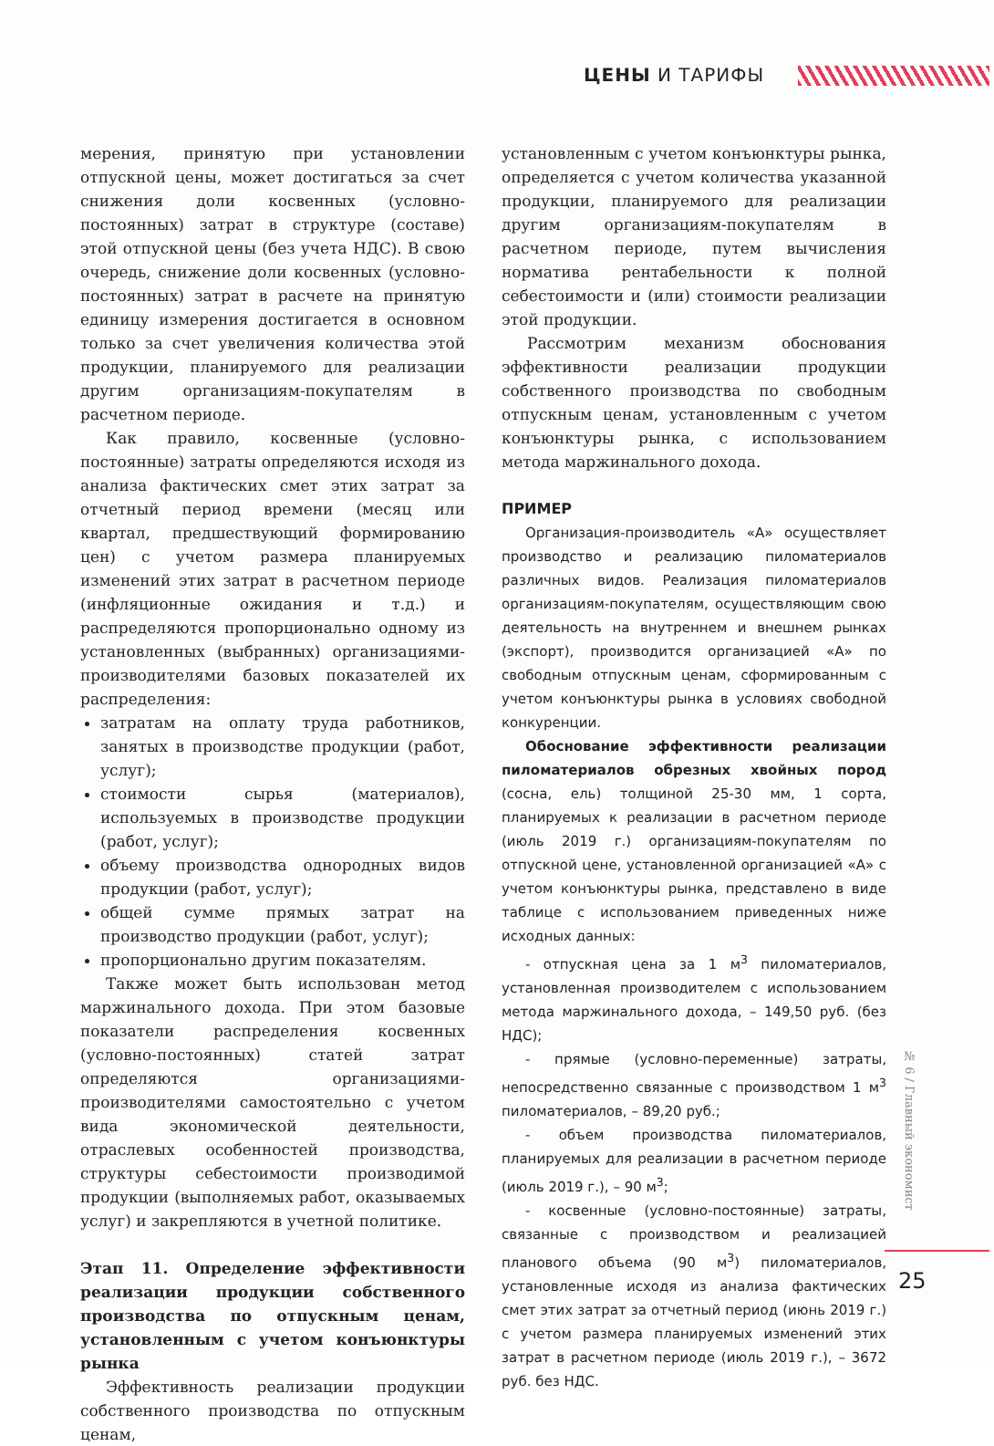ЦЕНЫ И ТАРИФЫ
мерения, принятую при установлении отпускной цены, может достигаться за счет снижения доли косвенных (условно-постоянных) затрат в структуре (составе) этой отпускной цены (без учета НДС). В свою очередь, снижение доли косвенных (условно-постоянных) затрат в расчете на принятую единицу измерения достигается в основном только за счет увеличения количества этой продукции, планируемого для реализации другим организациям-покупателям в расчетном периоде.
Как правило, косвенные (условно-постоянные) затраты определяются исходя из анализа фактических смет этих затрат за отчетный период времени (месяц или квартал, предшествующий формированию цен) с учетом размера планируемых изменений этих затрат в расчетном периоде (инфляционные ожидания и т.д.) и распределяются пропорционально одному из установленных (выбранных) организациями-производителями базовых показателей их распределения:
затратам на оплату труда работников, занятых в производстве продукции (работ, услуг);
стоимости сырья (материалов), используемых в производстве продукции (работ, услуг);
объему производства однородных видов продукции (работ, услуг);
общей сумме прямых затрат на производство продукции (работ, услуг);
пропорционально другим показателям.
Также может быть использован метод маржинального дохода. При этом базовые показатели распределения косвенных (условно-постоянных) статей затрат определяются организациями-производителями самостоятельно с учетом вида экономической деятельности, отраслевых особенностей производства, структуры себестоимости производимой продукции (выполняемых работ, оказываемых услуг) и закрепляются в учетной политике.
Этап 11. Определение эффективности реализации продукции собственного производства по отпускным ценам, установленным с учетом конъюнктуры рынка
Эффективность реализации продукции собственного производства по отпускным ценам,
установленным с учетом конъюнктуры рынка, определяется с учетом количества указанной продукции, планируемого для реализации другим организациям-покупателям в расчетном периоде, путем вычисления норматива рентабельности к полной себестоимости и (или) стоимости реализации этой продукции.
Рассмотрим механизм обоснования эффективности реализации продукции собственного производства по свободным отпускным ценам, установленным с учетом конъюнктуры рынка, с использованием метода маржинального дохода.
ПРИМЕР
Организация-производитель «А» осуществляет производство и реализацию пиломатериалов различных видов. Реализация пиломатериалов организациям-покупателям, осуществляющим свою деятельность на внутреннем и внешнем рынках (экспорт), производится организацией «А» по свободным отпускным ценам, сформированным с учетом конъюнктуры рынка в условиях свободной конкуренции.
Обоснование эффективности реализации пиломатериалов обрезных хвойных пород (сосна, ель) толщиной 25-30 мм, 1 сорта, планируемых к реализации в расчетном периоде (июль 2019 г.) организациям-покупателям по отпускной цене, установленной организацией «А» с учетом конъюнктуры рынка, представлено в виде таблице с использованием приведенных ниже исходных данных:
- отпускная цена за 1 м<sup>3</sup> пиломатериалов, установленная производителем с использованием метода маржинального дохода, – 149,50 руб. (без НДС);
- прямые (условно-переменные) затраты, непосредственно связанные с производством 1 м<sup>3</sup> пиломатериалов, – 89,20 руб.;
- объем производства пиломатериалов, планируемых для реализации в расчетном периоде (июль 2019 г.), – 90 м<sup>3</sup>;
- косвенные (условно-постоянные) затраты, связанные с производством и реализацией планового объема (90 м<sup>3</sup>) пиломатериалов, установленные исходя из анализа фактических смет этих затрат за отчетный период (июнь 2019 г.) с учетом размера планируемых изменений этих затрат в расчетном периоде (июль 2019 г.), – 3672 руб. без НДС.
№ 6 / Главный экономист
25